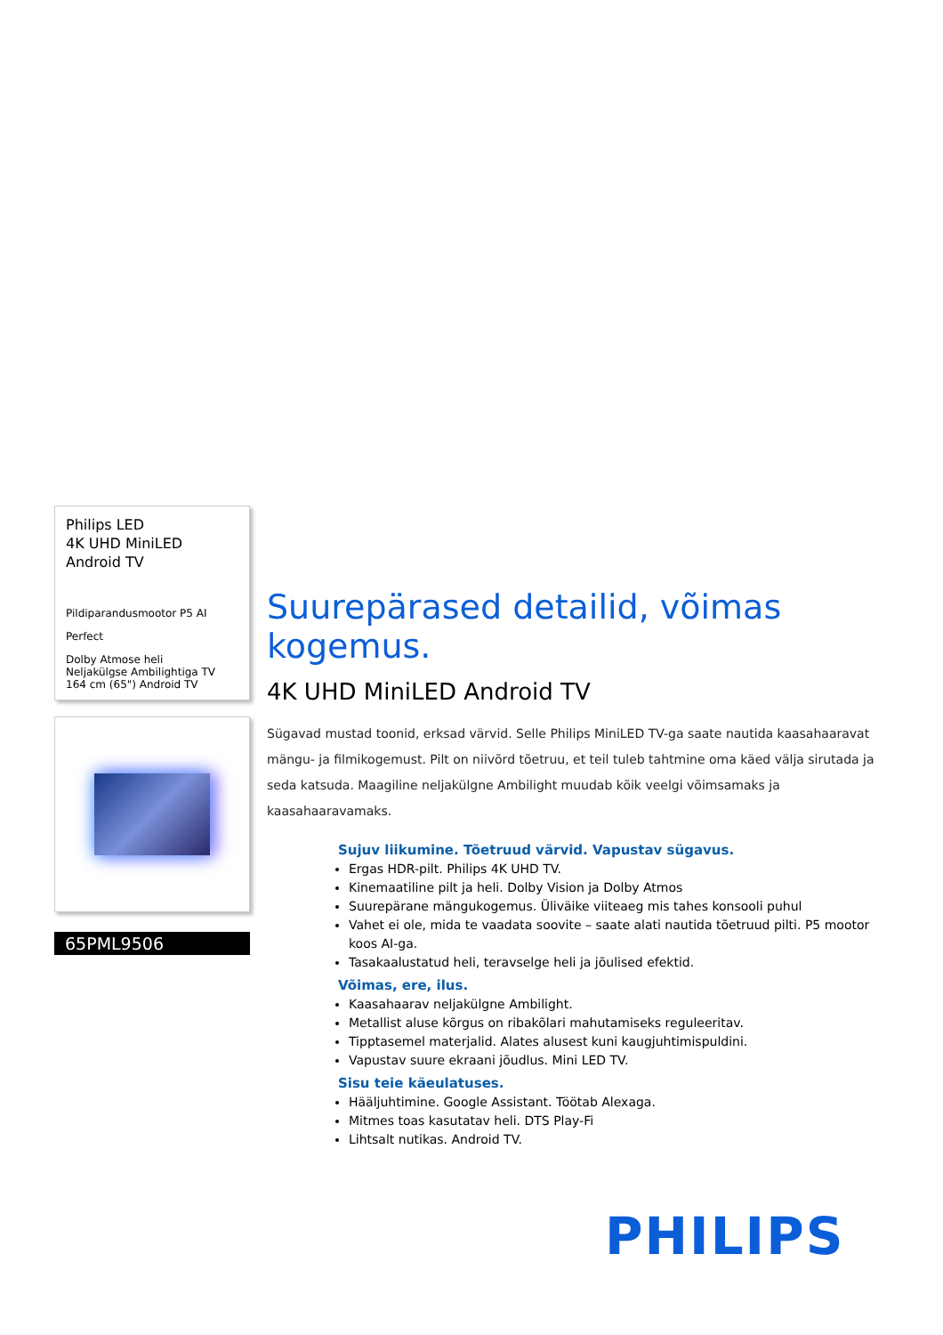Philips LED
4K UHD MiniLED Android TV
Pildiparandusmootor P5 AI
Perfect
Dolby Atmose heli
Neljakülgse Ambilightiga TV
164 cm (65") Android TV
65PML9506
Suurepärased detailid, võimas kogemus.
4K UHD MiniLED Android TV
Sügavad mustad toonid, erksad värvid. Selle Philips MiniLED TV-ga saate nautida kaasahaaravat mängu- ja filmikogemust. Pilt on niivõrd tõetruu, et teil tuleb tahtmine oma käed välja sirutada ja seda katsuda. Maagiline neljakülgne Ambilight muudab kõik veelgi võimsamaks ja kaasahaaravamaks.
Sujuv liikumine. Tõetruud värvid. Vapustav sügavus.
Ergas HDR-pilt. Philips 4K UHD TV.
Kinemaatiline pilt ja heli. Dolby Vision ja Dolby Atmos
Suurepärane mängukogemus. Üliväike viiteaeg mis tahes konsooli puhul
Vahet ei ole, mida te vaadata soovite – saate alati nautida tõetruud pilti. P5 mootor koos AI-ga.
Tasakaalustatud heli, teravselge heli ja jõulised efektid.
Võimas, ere, ilus.
Kaasahaarav neljakülgne Ambilight.
Metallist aluse kõrgus on ribakõlari mahutamiseks reguleeritav.
Tipptasemel materjalid. Alates alusest kuni kaugjuhtimispuldini.
Vapustav suure ekraani jõudlus. Mini LED TV.
Sisu teie käeulatuses.
Hääljuhtimine. Google Assistant. Töötab Alexaga.
Mitmes toas kasutatav heli. DTS Play-Fi
Lihtsalt nutikas. Android TV.
PHILIPS